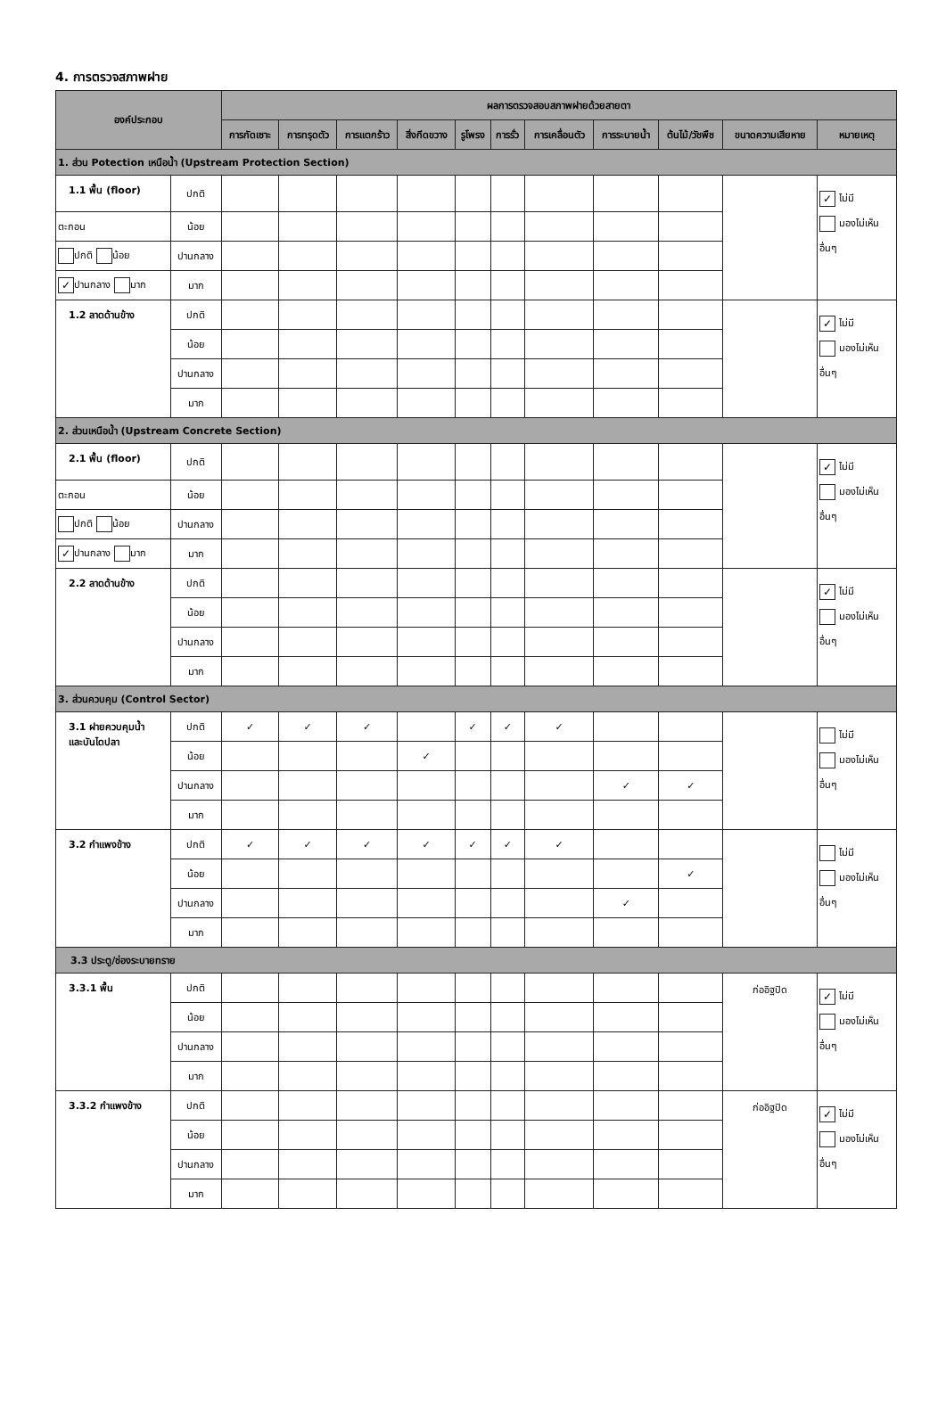4. การตรวจสภาพฝาย
| องค์ประกอบ | | ผลการตรวจสอบสภาพฝายด้วยสายตา | | | | | | | | | | |
| --- | --- | --- | --- | --- | --- | --- | --- | --- | --- | --- | --- | --- |
| | | การกัดเซาะ | การทรุดตัว | การแตกร้าว | สิ่งกีดขวาง | รูโพรง | การรั่ว | การเคลื่อนตัว | การระบายน้ำ | ต้นไม้/วัชพืช | ขนาดความเสียหาย | หมายเหตุ |
| 1. ส่วน Potection เหนือน้ำ (Upstream Protection Section) | | | | | | | | | | | | |
| 1.1 พื้น (floor) | ปกติ | | | | | | | | | | | ✓ ไม่มี มองไม่เห็น อื่นๆ |
| ตะกอน | น้อย | | | | | | | | | | | |
| ปกติ น้อย | ปานกลาง | | | | | | | | | | | |
| ✓ ปานกลาง มาก | มาก | | | | | | | | | | | |
| 1.2 ลาดด้านข้าง | ปกติ | | | | | | | | | | | ✓ ไม่มี มองไม่เห็น อื่นๆ |
| | น้อย | | | | | | | | | | | |
| | ปานกลาง | | | | | | | | | | | |
| | มาก | | | | | | | | | | | |
| 2. ส่วนเหนือน้ำ (Upstream Concrete Section) | | | | | | | | | | | | |
| 2.1 พื้น (floor) | ปกติ | | | | | | | | | | | ✓ ไม่มี มองไม่เห็น อื่นๆ |
| ตะกอน | น้อย | | | | | | | | | | | |
| ปกติ น้อย | ปานกลาง | | | | | | | | | | | |
| ✓ ปานกลาง มาก | มาก | | | | | | | | | | | |
| 2.2 ลาดด้านข้าง | ปกติ | | | | | | | | | | | ✓ ไม่มี มองไม่เห็น อื่นๆ |
| | น้อย | | | | | | | | | | | |
| | ปานกลาง | | | | | | | | | | | |
| | มาก | | | | | | | | | | | |
| 3. ส่วนควบคุม (Control Sector) | | | | | | | | | | | | |
| 3.1 ฝายควบคุมน้ำ และบันไดปลา | ปกติ | ✓ | ✓ | ✓ | | ✓ | ✓ | ✓ | | | | ไม่มี มองไม่เห็น อื่นๆ |
| | น้อย | | | | ✓ | | | | | | | |
| | ปานกลาง | | | | | | | | ✓ | ✓ | | |
| | มาก | | | | | | | | | | | |
| 3.2 กำแพงข้าง | ปกติ | ✓ | ✓ | ✓ | ✓ | ✓ | ✓ | ✓ | | | | ไม่มี มองไม่เห็น อื่นๆ |
| | น้อย | | | | | | | | | ✓ | | |
| | ปานกลาง | | | | | | | | ✓ | | | |
| | มาก | | | | | | | | | | | |
| 3.3 ประตู/ช่องระบายทราย | | | | | | | | | | | | |
| 3.3.1 พื้น | ปกติ | | | | | | | | | | ก่ออิฐปิด | ✓ ไม่มี มองไม่เห็น อื่นๆ |
| | น้อย | | | | | | | | | | | |
| | ปานกลาง | | | | | | | | | | | |
| | มาก | | | | | | | | | | | |
| 3.3.2 กำแพงข้าง | ปกติ | | | | | | | | | | ก่ออิฐปิด | ✓ ไม่มี มองไม่เห็น อื่นๆ |
| | น้อย | | | | | | | | | | | |
| | ปานกลาง | | | | | | | | | | | |
| | มาก | | | | | | | | | | | |